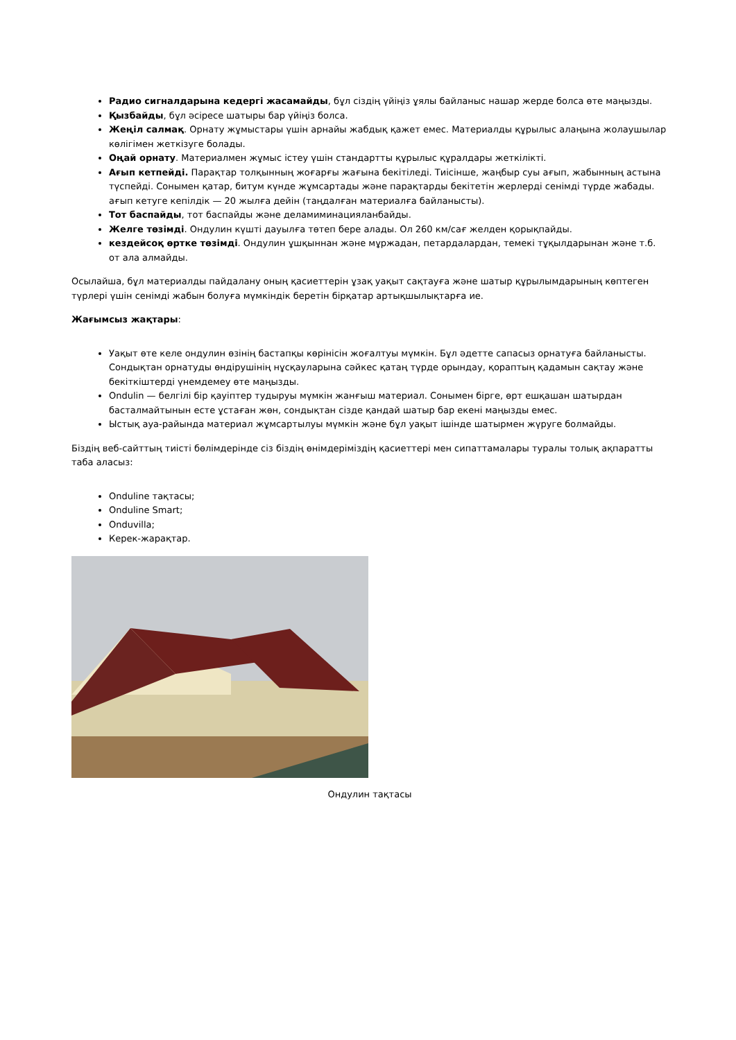Радио сигналдарына кедергі жасамайды, бұл сіздің үйіңіз ұялы байланыс нашар жерде болса өте маңызды.
Қызбайды, бұл әсіресе шатыры бар үйіңіз болса.
Жеңіл салмақ. Орнату жұмыстары үшін арнайы жабдық қажет емес. Материалды құрылыс алаңына жолаушылар көлігімен жеткізуге болады.
Оңай орнату. Материалмен жұмыс істеу үшін стандартты құрылыс құралдары жеткілікті.
Ағып кетпейді. Парақтар толқынның жоғарғы жағына бекітіледі. Тиісінше, жаңбыр суы ағып, жабынның астына түспейді. Сонымен қатар, битум күнде жұмсартады және парақтарды бекітетін жерлерді сенімді түрде жабады. ағып кетуге кепілдік — 20 жылға дейін (таңдалған материалға байланысты).
Тот баспайды, тот баспайды және деламиминацияланбайды.
Желге төзімді. Ондулин күшті дауылға төтеп бере алады. Ол 260 км/сағ желден қорықпайды.
кездейсоқ өртке төзімді. Ондулин ұшқыннан және мұржадан, петардалардан, темекі тұқылдарынан және т.б. от ала алмайды.
Осылайша, бұл материалды пайдалану оның қасиеттерін ұзақ уақыт сақтауға және шатыр құрылымдарының көптеген түрлері үшін сенімді жабын болуға мүмкіндік беретін бірқатар артықшылықтарға ие.
Жағымсыз жақтары:
Уақыт өте келе ондулин өзінің бастапқы көрінісін жоғалтуы мүмкін. Бұл әдетте сапасыз орнатуға байланысты. Сондықтан орнатуды өндірушінің нұсқауларына сәйкес қатаң түрде орындау, қораптың қадамын сақтау және бекіткіштерді үнемдемеу өте маңызды.
Ondulin — белгілі бір қауіптер тудыруы мүмкін жанғыш материал. Сонымен бірге, өрт ешқашан шатырдан басталмайтынын есте ұстаған жөн, сондықтан сізде қандай шатыр бар екені маңызды емес.
Ыстық ауа-райында материал жұмсартылуы мүмкін және бұл уақыт ішінде шатырмен жүруге болмайды.
Біздің веб-сайттың тиісті бөлімдерінде сіз біздің өнімдеріміздің қасиеттері мен сипаттамалары туралы толық ақпаратты таба аласыз:
Onduline тақтасы;
Onduline Smart;
Onduvilla;
Керек-жарақтар.
Ондулин тақтасы